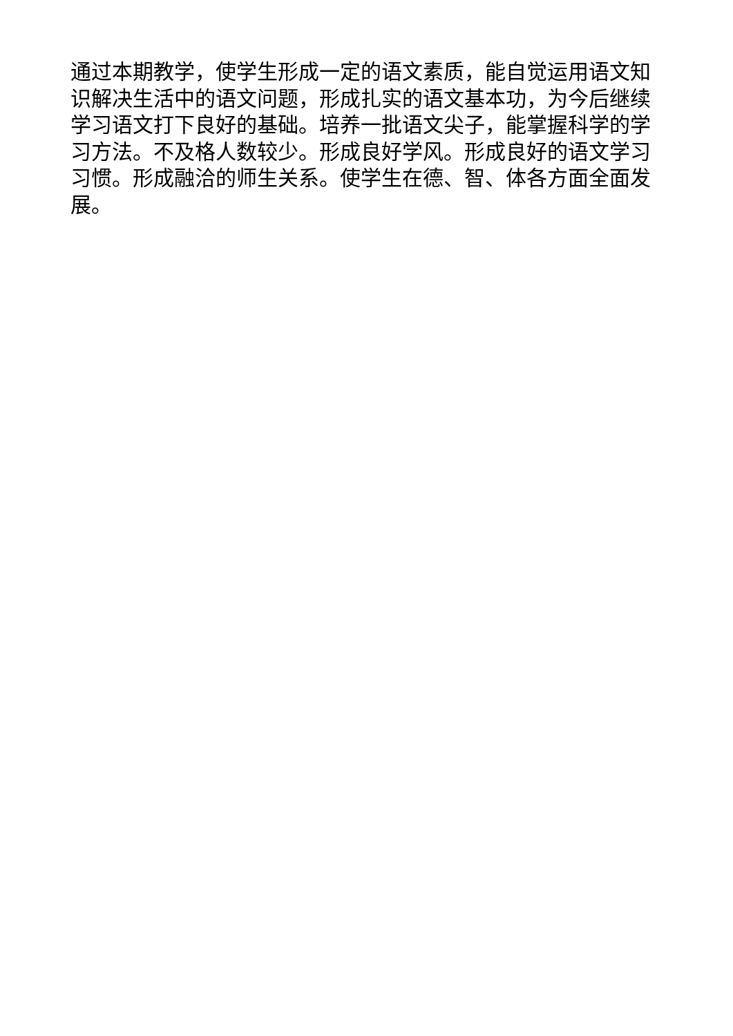通过本期教学，使学生形成一定的语文素质，能自觉运用语文知识解决生活中的语文问题，形成扎实的语文基本功，为今后继续学习语文打下良好的基础。培养一批语文尖子，能掌握科学的学习方法。不及格人数较少。形成良好学风。形成良好的语文学习习惯。形成融洽的师生关系。使学生在德、智、体各方面全面发展。